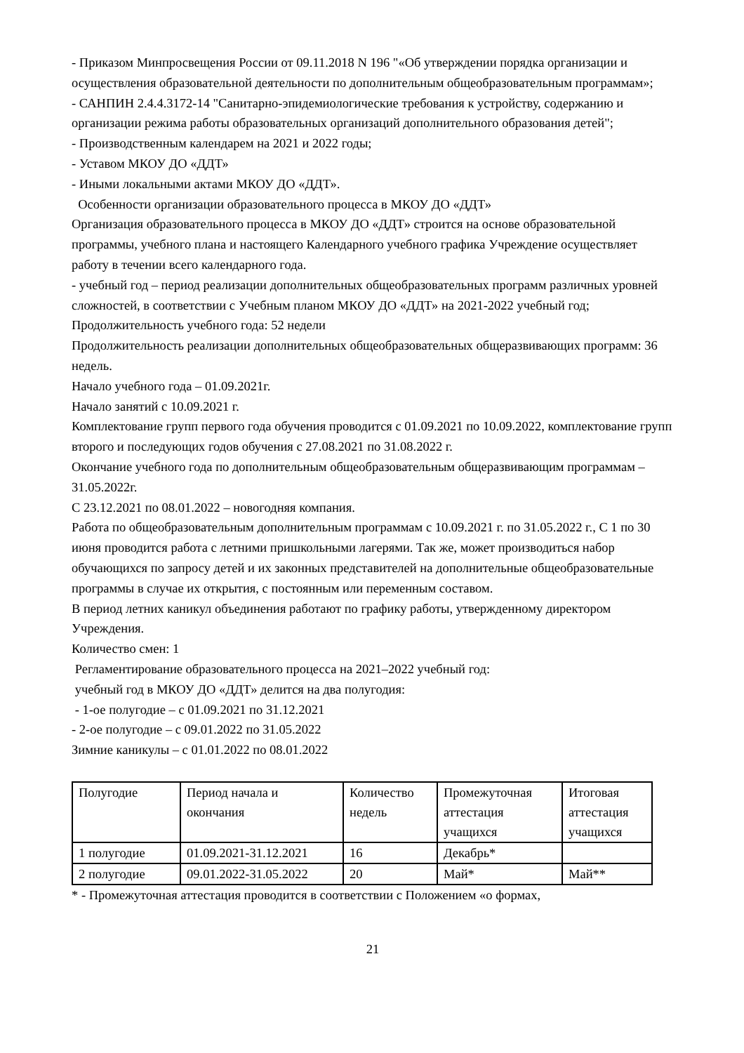- Приказом Минпросвещения России от 09.11.2018 N 196 "«Об утверждении порядка организации и осуществления образовательной деятельности по дополнительным общеобразовательным программам»;
- САНПИН 2.4.4.3172-14 "Санитарно-эпидемиологические требования к устройству, содержанию и организации режима работы образовательных организаций дополнительного образования детей";
- Производственным календарем на 2021 и 2022 годы;
- Уставом МКОУ ДО «ДДТ»
- Иными локальными актами МКОУ ДО «ДДТ».
Особенности организации образовательного процесса в МКОУ ДО «ДДТ»
Организация образовательного процесса в МКОУ ДО «ДДТ» строится на основе образовательной программы, учебного плана и настоящего Календарного учебного графика Учреждение осуществляет работу в течении всего календарного года.
- учебный год – период реализации дополнительных общеобразовательных программ различных уровней сложностей, в соответствии с Учебным планом МКОУ ДО «ДДТ» на 2021-2022 учебный год;
Продолжительность учебного года: 52 недели
Продолжительность реализации дополнительных общеобразовательных общеразвивающих программ: 36 недель.
Начало учебного года – 01.09.2021г.
Начало занятий с 10.09.2021 г.
Комплектование групп первого года обучения проводится с 01.09.2021 по 10.09.2022, комплектование групп второго и последующих годов обучения с 27.08.2021 по 31.08.2022 г.
Окончание учебного года по дополнительным общеобразовательным общеразвивающим программам – 31.05.2022г.
С 23.12.2021 по 08.01.2022 – новогодняя компания.
Работа по общеобразовательным дополнительным программам с 10.09.2021 г. по 31.05.2022 г., С 1 по 30 июня проводится работа с летними пришкольными лагерями. Так же, может производиться набор обучающихся по запросу детей и их законных представителей на дополнительные общеобразовательные программы в случае их открытия, с постоянным или переменным составом.
В период летних каникул объединения работают по графику работы, утвержденному директором Учреждения.
Количество смен: 1
Регламентирование образовательного процесса на 2021–2022 учебный год:
учебный год в МКОУ ДО «ДДТ» делится на два полугодия:
- 1-ое полугодие – с 01.09.2021 по 31.12.2021
- 2-ое полугодие – с 09.01.2022 по 31.05.2022
Зимние каникулы – с 01.01.2022 по 08.01.2022
| Полугодие | Период начала и окончания | Количество недель | Промежуточная аттестация учащихся | Итоговая аттестация учащихся |
| 1 полугодие | 01.09.2021-31.12.2021 | 16 | Декабрь* | |
| 2 полугодие | 09.01.2022-31.05.2022 | 20 | Май* | Май** |
* - Промежуточная аттестация проводится в соответствии с Положением «о формах,
21